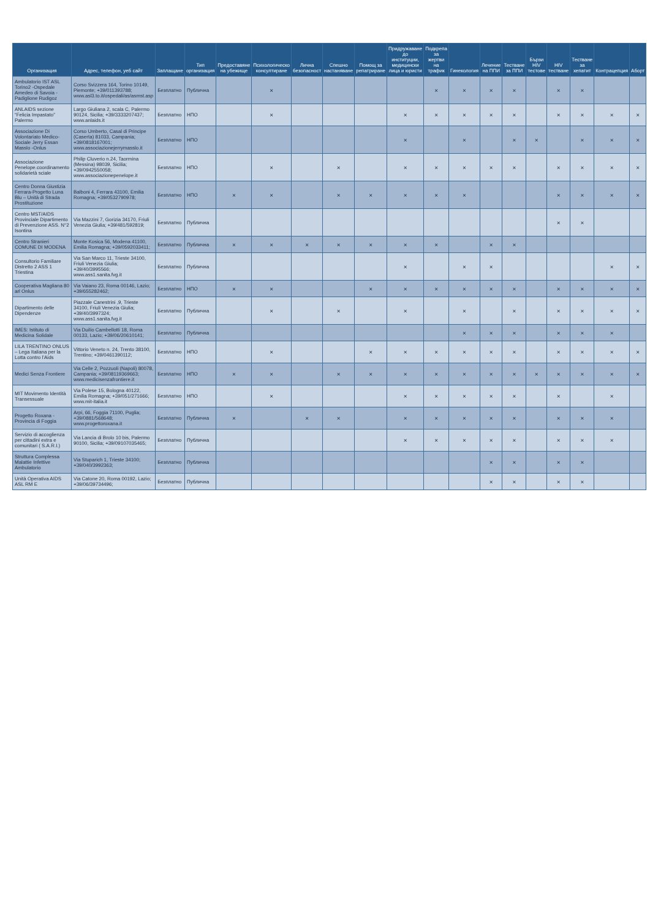| Организация | Адрес, телефон, уеб сайт | Заплащане | Тип организация | Предоставяне на убежище | Психологическо консултиране | Лична безопасност | Спешно настаняване | Помощ за репатриране | Придружаване до институции, медицински лица и юристи | Подкрепа за жертви на трафик | Гинекология | Лечение на ППИ | Тестване за ППИ | Бързи HIV тестове | HIV тестване | Тестване за хепатит | Контрацепция | Аборт |
| --- | --- | --- | --- | --- | --- | --- | --- | --- | --- | --- | --- | --- | --- | --- | --- | --- | --- | --- |
| Ambulatorio IST ASL Torino2 -Ospedale Amedeo di Savoia - Padiglione Rudigoz | Corso Svizzera 164, Torino 10149, Piemonte; +39/011393788; www.asl3.to.it/ospedali/as/asmst.asp | Безплатно | Публична | | × | | | | | × | × | × | × | | × | × | | |
| ANLAIDS sezione “Felicia Impastato” Palermo | Largo Giuliana 2, scala C, Palermo 90124, Sicilia; +39/3333207437; www.anlaids.it | Безплатно | НПО | | × | | | | × | × | × | × | × | | × | × | × | × |
| Associazione Di Volontariato Medico-Sociale Jerry Essan Masslo -Onlus | Corso Umberto, Casal di Principe (Caserta) 81033, Campania; +39/0818167001; www.associazionejerrymasslo.it | Безплатно | НПО | | | | | | × | | × | | × | × | | × | × | × |
| Associazione Penelope.coordinamento solidarietà sciale | Philip Cluverio n.24, Taormina (Messina) 98039, Sicilia; +39/0942550058; www.associazionepenelope.it | Безплатно | НПО | | × | | × | | × | × | × | × | × | | × | × | × | × |
| Centro Donna Giustizia Ferrara-Progetto Luna Blu – Unità di Strada Prostituzione | Balboni 4, Ferrara 43100, Emilia Romagna; +39/0532790978; | Безплатно | НПО | × | × | | × | × | × | × | × | | | | × | × | × | × |
| Centro MST/AIDS Provinciale Dipartimento di Prevenzione ASS. N°2 Isontina | Via Mazzini 7, Gorizia 34170, Friuli Venezia Giulia; +39/481/592819; | Безплатно | Публична | | | | | | | | | | | | × | × | | |
| Centro Stranieri COMUNE DI MODENA | Monte Kosica 56, Modena 41100, Emilia Romagna; +39/0592033411; | Безплатно | Публична | × | × | × | × | × | × | × | | × | × | | | | | |
| Consultorio Familiare Distretto 2 ASS 1 Triestina | Via San Marco 11, Trieste 34100, Friuli Venezia Giulia; +39/40/3995566; www.ass1.sanita.fvg.it | Безплатно | Публична | | | | | | × | | × | × | | | | | × | × |
| Cooperativa Magliana 80 arl Onlus | Via Vaiano 23, Roma 00146, Lazio; +39/655282462; | Безплатно | НПО | × | × | | | × | × | × | × | × | × | | × | × | × | × |
| Dipartimento delle Dipendenze | Piazzale Canestrini ,9, Trieste 34100, Friuli Venezia Giulia; +39/40/3997324; www.ass1.sanita.fvg.it | Безплатно | Публична | | × | | × | | × | | × | | × | | × | × | × | × |
| IMES: Istituto di Medicina Solidale | Via Duilio Cambellotti 18, Roma 00133, Lazio; +39/06/20610141; | Безплатно | Публична | | | | | | | | × | × | × | | × | × | × | |
| LILA TRENTINO ONLUS – Lega Italiana per la Lotta contro l’Aids | Vittorio Veneto n. 24, Trento 38100, Trentino; +39/0461390112; | Безплатно | НПО | | × | | | × | × | × | × | × | × | | × | × | × | × |
| Medici Senza Frontiere | Via Celle 2, Pozzuoli (Napoli) 80078, Campania; +39/08119369663; www.medicisenzafrontiere.it | Безплатно | НПО | × | × | | × | × | × | × | × | × | × | × | × | × | × | × |
| MIT Movimento Identità Transessuale | Via Polese 15, Bologna 40122, Emilia Romagna; +39/051/271666; www.mit-italia.it | Безплатно | НПО | | × | | | | × | × | × | × | × | | × | | × | |
| Progetto Roxana - Provincia di Foggia | Arpi, 66, Foggia 71100, Puglia; +39/0881/568648; www.progettoroxana.it | Безплатно | Публична | × | | × | × | | × | × | × | × | × | | × | × | × | |
| Servizio di accoglienza per cittadini extra e comunitari ( S.A.R.I.) | Via Lancia di Brolo 10 bis, Palermo 90100, Sicilia; +39/09107035465; | Безплатно | Публична | | | | | | × | × | × | × | × | | × | × | × | |
| Struttura Complessa Malattie Infettive Ambulatorio | Via Stuparich 1, Trieste 34100; +39/040/3992363; | Безплатно | Публична | | | | | | | | | × | × | | × | × | | |
| Unità Operativa AIDS ASL RM E | Via Catone 20, Roma 00192, Lazio; +39/06/39734496; | Безплатно | Публична | | | | | | | | | × | × | | × | × | | |